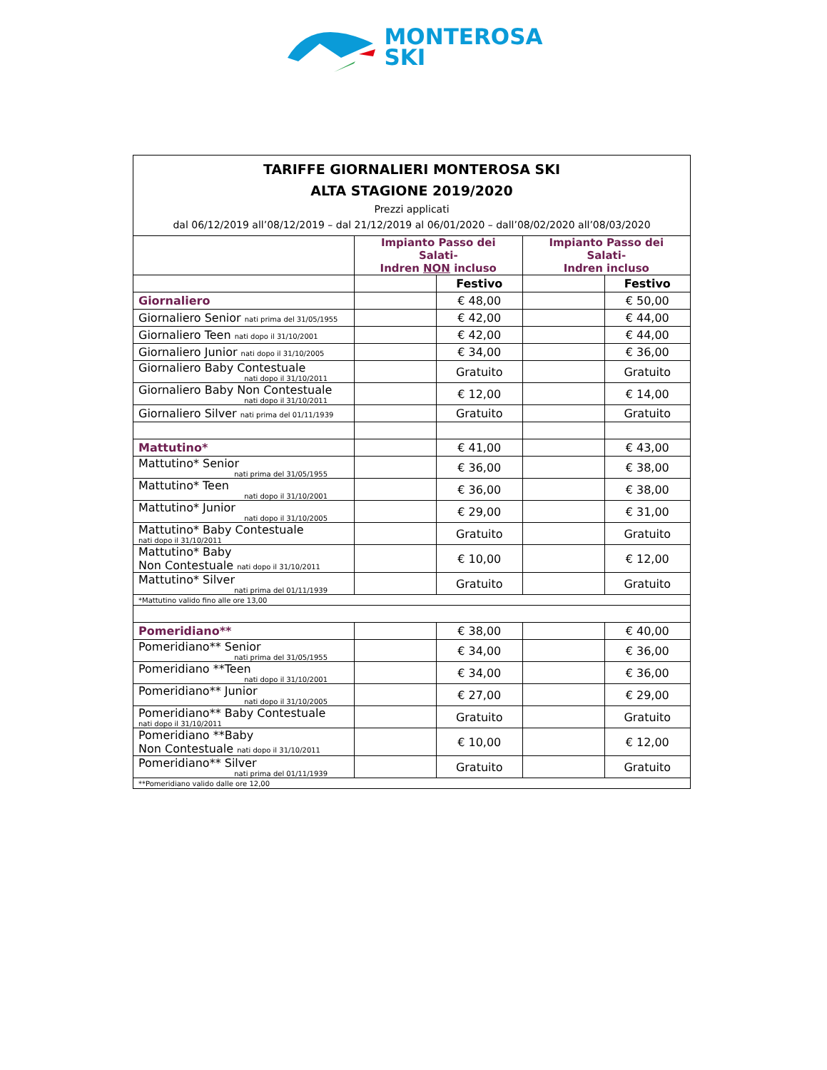MONTEROSA
SKI
| TARIFFE GIORNALIERI MONTEROSA SKI ALTA STAGIONE 2019/2020 Prezzi applicati dal 06/12/2019 all’08/12/2019 – dal 21/12/2019 al 06/01/2020 – dall’08/02/2020 all’08/03/2020 | | | | |
| | Impianto Passo dei Salati- Indren NON incluso | | Impianto Passo dei Salati- Indren incluso | |
| | | Festivo | | Festivo |
| Giornaliero | | € 48,00 | | € 50,00 |
| Giornaliero Senior nati prima del 31/05/1955 | | € 42,00 | | € 44,00 |
| Giornaliero Teen nati dopo il 31/10/2001 | | € 42,00 | | € 44,00 |
| Giornaliero Junior nati dopo il 31/10/2005 | | € 34,00 | | € 36,00 |
| Giornaliero Baby Contestuale nati dopo il 31/10/2011 | | Gratuito | | Gratuito |
| Giornaliero Baby Non Contestuale nati dopo il 31/10/2011 | | € 12,00 | | € 14,00 |
| Giornaliero Silver nati prima del 01/11/1939 | | Gratuito | | Gratuito |
| Mattutino* | | € 41,00 | | € 43,00 |
| Mattutino* Senior nati prima del 31/05/1955 | | € 36,00 | | € 38,00 |
| Mattutino* Teen nati dopo il 31/10/2001 | | € 36,00 | | € 38,00 |
| Mattutino* Junior nati dopo il 31/10/2005 | | € 29,00 | | € 31,00 |
| Mattutino* Baby Contestuale nati dopo il 31/10/2011 | | Gratuito | | Gratuito |
| Mattutino* Baby Non Contestuale nati dopo il 31/10/2011 | | € 10,00 | | € 12,00 |
| Mattutino* Silver nati prima del 01/11/1939 | | Gratuito | | Gratuito |
| *Mattutino valido fino alle ore 13,00 | | | | |
| Pomeridiano** | | € 38,00 | | € 40,00 |
| Pomeridiano** Senior nati prima del 31/05/1955 | | € 34,00 | | € 36,00 |
| Pomeridiano **Teen nati dopo il 31/10/2001 | | € 34,00 | | € 36,00 |
| Pomeridiano** Junior nati dopo il 31/10/2005 | | € 27,00 | | € 29,00 |
| Pomeridiano** Baby Contestuale nati dopo il 31/10/2011 | | Gratuito | | Gratuito |
| Pomeridiano **Baby Non Contestuale nati dopo il 31/10/2011 | | € 10,00 | | € 12,00 |
| Pomeridiano** Silver nati prima del 01/11/1939 | | Gratuito | | Gratuito |
| **Pomeridiano valido dalle ore 12,00 | | | | |